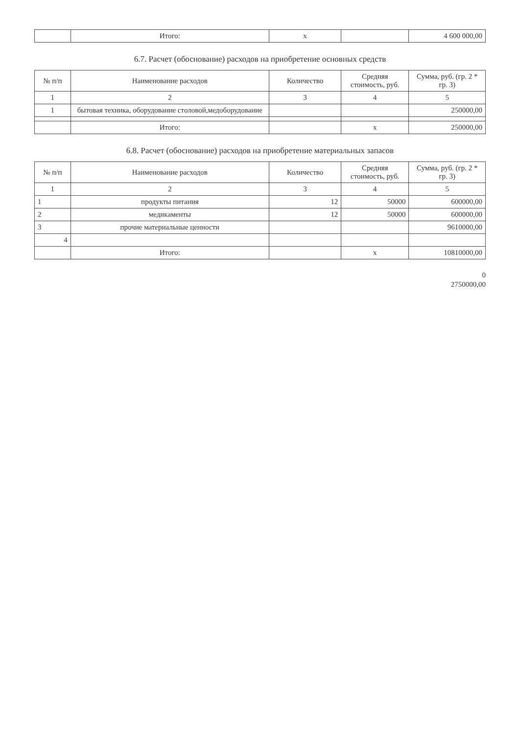| | Итого: | x | | 4 600 000,00 |
6.7. Расчет (обоснование) расходов на приобретение основных средств
| № п/п | Наименование расходов | Количество | Средняя стоимость, руб. | Сумма, руб. (гр. 2 * гр. 3) |
| --- | --- | --- | --- | --- |
| 1 | 2 | 3 | 4 | 5 |
| 1 | бытовая техника, оборудование столовой,медоборудование | | | 250000,00 |
| | Итого: | | x | 250000,00 |
6.8. Расчет (обоснование) расходов на приобретение материальных запасов
| № п/п | Наименование расходов | Количество | Средняя стоимость, руб. | Сумма, руб. (гр. 2 * гр. 3) |
| --- | --- | --- | --- | --- |
| 1 | 2 | 3 | 4 | 5 |
| 1 | продукты питания | 12 | 50000 | 600000,00 |
| 2 | медикаменты | 12 | 50000 | 600000,00 |
| 3 | прочие материальные ценности | | | 9610000,00 |
| 4 | | | | |
| | Итого: | | x | 10810000,00 |
0
2750000,00